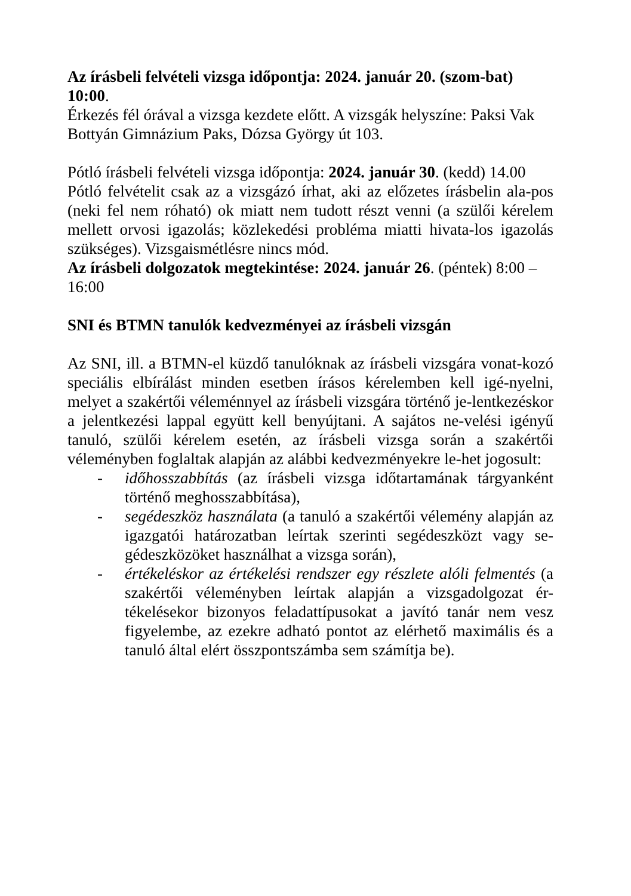Az írásbeli felvételi vizsga időpontja: 2024. január 20. (szom-bat) 10:00.
Érkezés fél órával a vizsga kezdete előtt. A vizsgák helyszíne: Paksi Vak Bottyán Gimnázium Paks, Dózsa György út 103.
Pótló írásbeli felvételi vizsga időpontja: 2024. január 30. (kedd) 14.00
Pótló felvételit csak az a vizsgázó írhat, aki az előzetes írásbelin ala-pos (neki fel nem róható) ok miatt nem tudott részt venni (a szülői kérelem mellett orvosi igazolás; közlekedési probléma miatti hivata-los igazolás szükséges). Vizsgaismétlésre nincs mód.
Az írásbeli dolgozatok megtekintése: 2024. január 26. (péntek) 8:00 – 16:00
SNI és BTMN tanulók kedvezményei az írásbeli vizsgán
Az SNI, ill. a BTMN-el küzdő tanulóknak az írásbeli vizsgára vonat-kozó speciális elbírálást minden esetben írásos kérelemben kell igé-nyelni, melyet a szakértői véleménnyel az írásbeli vizsgára történő je-lentkezéskor a jelentkezési lappal együtt kell benyújtani. A sajátos ne-velési igényű tanuló, szülői kérelem esetén, az írásbeli vizsga során a szakértői véleményben foglaltak alapján az alábbi kedvezményekre le-het jogosult:
- időhosszabbítás (az írásbeli vizsga időtartamának tárgyanként történő meghosszabbítása),
- segédeszköz használata (a tanuló a szakértői vélemény alapján az igazgatói határozatban leírtak szerinti segédeszközt vagy se-gédeszközöket használhat a vizsga során),
- értékeléskor az értékelési rendszer egy részlete alóli felmentés (a szakértői véleményben leírtak alapján a vizsgadolgozat ér-tékelésekor bizonyos feladattípusokat a javító tanár nem vesz figyelembe, az ezekre adható pontot az elérhető maximális és a tanuló által elért összpontszámba sem számítja be).